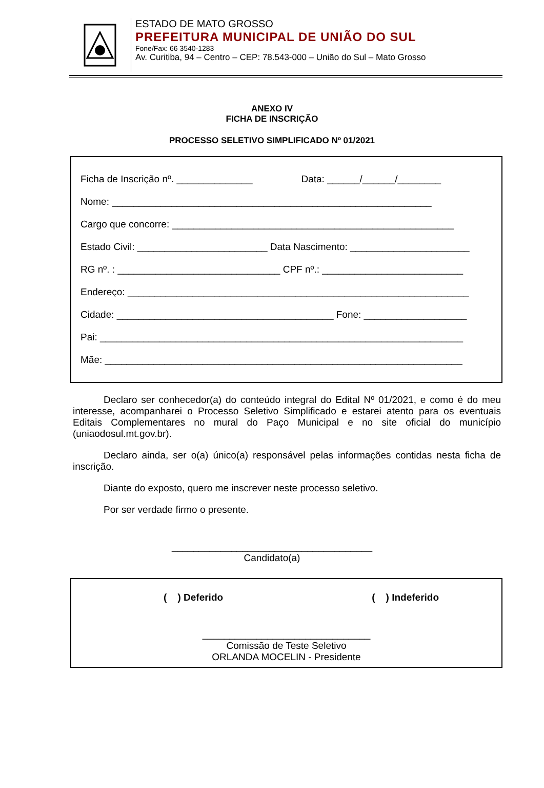ESTADO DE MATO GROSSO
PREFEITURA MUNICIPAL DE UNIÃO DO SUL
Fone/Fax: 66 3540-1283
Av. Curitiba, 94 – Centro – CEP: 78.543-000 – União do Sul – Mato Grosso
ANEXO IV
FICHA DE INSCRIÇÃO
PROCESSO SELETIVO SIMPLIFICADO Nº 01/2021
Ficha de Inscrição nº. ______________ Data: ______/______/________
Nome: ___________________________________________________________
Cargo que concorre: ____________________________________________________
Estado Civil: ________________________ Data Nascimento: ______________________
RG nº. : ______________________________ CPF nº.: __________________________
Endereço: _______________________________________________________________
Cidade: ________________________________________ Fone: ___________________
Pai: ___________________________________________________________________
Mãe: __________________________________________________________________
Declaro ser conhecedor(a) do conteúdo integral do Edital Nº 01/2021, e como é do meu interesse, acompanharei o Processo Seletivo Simplificado e estarei atento para os eventuais Editais Complementares no mural do Paço Municipal e no site oficial do município (uniaodosul.mt.gov.br).
Declaro ainda, ser o(a) único(a) responsável pelas informações contidas nesta ficha de inscrição.
Diante do exposto, quero me inscrever neste processo seletivo.
Por ser verdade firmo o presente.
_____________________________________
Candidato(a)
( ) Deferido ( ) Indeferido
_______________________________
Comissão de Teste Seletivo
ORLANDA MOCELIN - Presidente